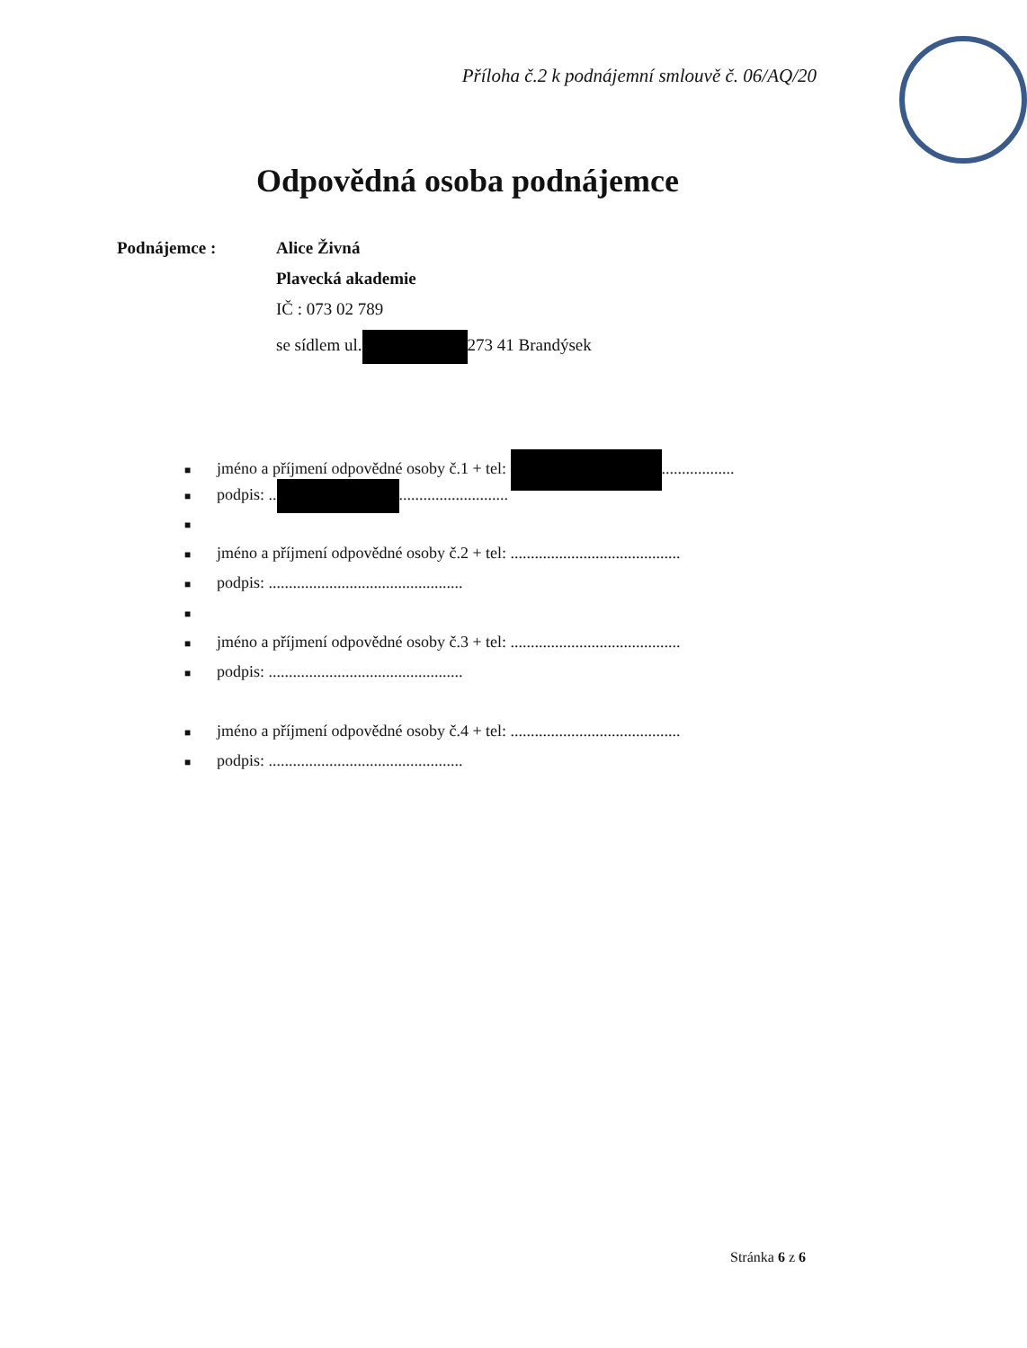Příloha č.2 k podnájemní smlouvě č. 06/AQ/20
Odpovědná osoba podnájemce
Podnájemce : Alice Živná
Plavecká akademie
IČ : 073 02 789
se sídlem ul. 273 41 Brandýsek
■ jméno a příjmení odpovědné osoby č.1 + tel: ..................
■ podpis: .. ...........................
■
■ jméno a příjmení odpovědné osoby č.2 + tel: ..........................................
■ podpis: ................................................
■
■ jméno a příjmení odpovědné osoby č.3 + tel: ..........................................
■ podpis: ................................................
■ jméno a příjmení odpovědné osoby č.4 + tel: ..........................................
■ podpis: ................................................
Stránka 6 z 6